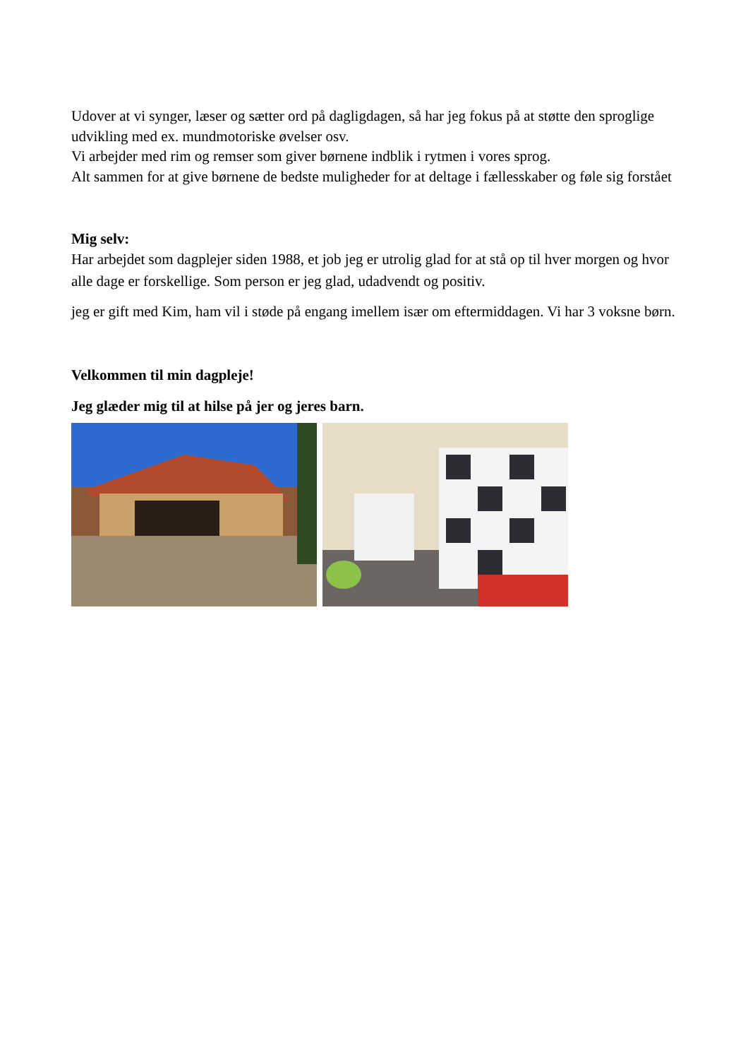Udover at vi synger, læser og sætter ord på dagligdagen, så har jeg fokus på at støtte den sproglige udvikling med ex. mundmotoriske øvelser osv.
Vi arbejder med rim og remser som giver børnene indblik i rytmen i vores sprog.
Alt sammen for at give børnene de bedste muligheder for at deltage i fællesskaber og føle sig forstået
Mig selv:
Har arbejdet som dagplejer siden 1988, et job jeg er utrolig glad for at stå op til hver morgen og hvor alle dage er forskellige. Som person er jeg glad, udadvendt og positiv.
jeg er gift med Kim, ham vil i støde på engang imellem især om eftermiddagen. Vi har 3 voksne børn.
Velkommen til min dagpleje!
Jeg glæder mig til at hilse på jer og jeres barn.